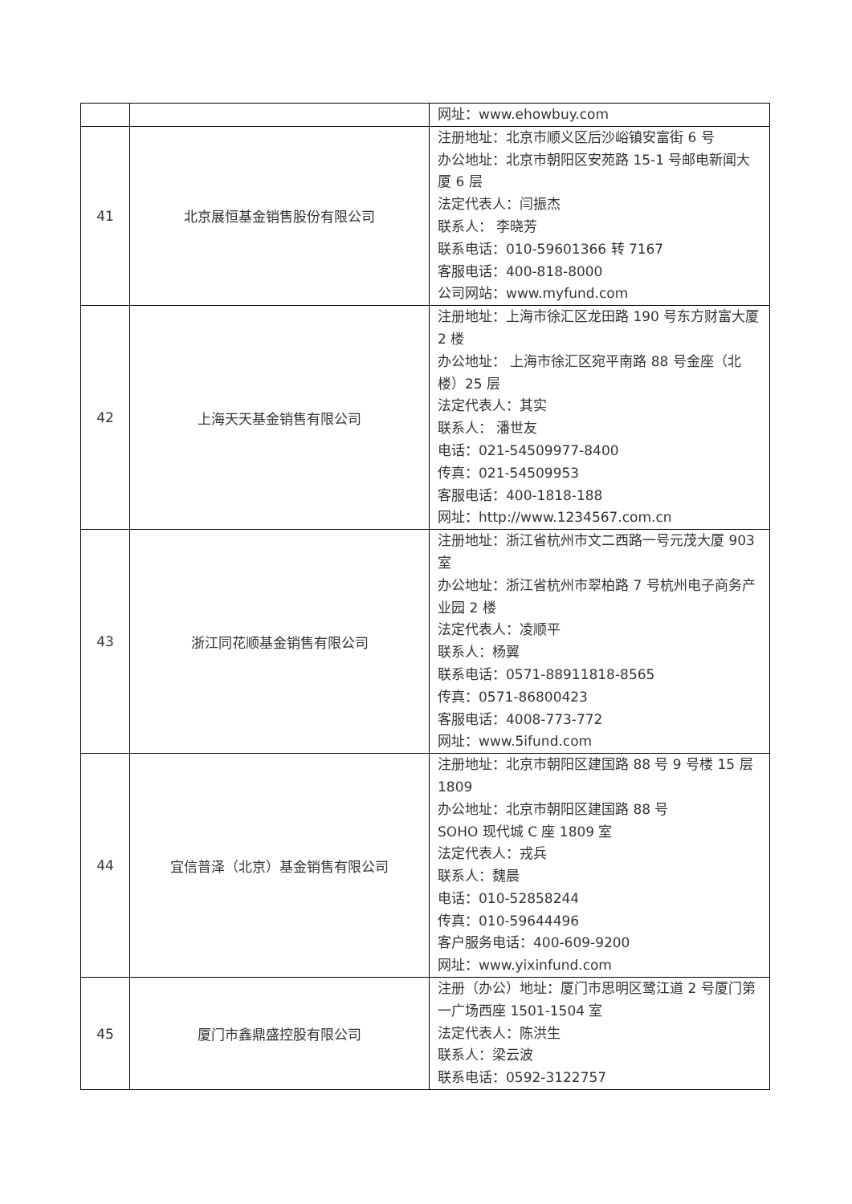| | | 网址：www.ehowbuy.com |
| 41 | 北京展恒基金销售股份有限公司 | 注册地址：北京市顺义区后沙峪镇安富街 6 号 办公地址：北京市朝阳区安苑路 15-1 号邮电新闻大厦 6 层 法定代表人：闫振杰 联系人： 李晓芳 联系电话：010-59601366 转 7167 客服电话：400-818-8000 公司网站：www.myfund.com |
| 42 | 上海天天基金销售有限公司 | 注册地址：上海市徐汇区龙田路 190 号东方财富大厦 2 楼 办公地址： 上海市徐汇区宛平南路 88 号金座（北楼）25 层 法定代表人：其实 联系人： 潘世友 电话：021-54509977-8400 传真：021-54509953 客服电话：400-1818-188 网址：http://www.1234567.com.cn |
| 43 | 浙江同花顺基金销售有限公司 | 注册地址：浙江省杭州市文二西路一号元茂大厦 903 室 办公地址：浙江省杭州市翠柏路 7 号杭州电子商务产业园 2 楼 法定代表人：凌顺平 联系人：杨翼 联系电话：0571-88911818-8565 传真：0571-86800423 客服电话：4008-773-772 网址：www.5ifund.com |
| 44 | 宜信普泽（北京）基金销售有限公司 | 注册地址：北京市朝阳区建国路 88 号 9 号楼 15 层 1809 办公地址：北京市朝阳区建国路 88 号 SOHO 现代城 C 座 1809 室 法定代表人：戎兵 联系人：魏晨 电话：010-52858244 传真：010-59644496 客户服务电话：400-609-9200 网址：www.yixinfund.com |
| 45 | 厦门市鑫鼎盛控股有限公司 | 注册（办公）地址：厦门市思明区鹭江道 2 号厦门第一广场西座 1501-1504 室 法定代表人：陈洪生 联系人：梁云波 联系电话：0592-3122757 |